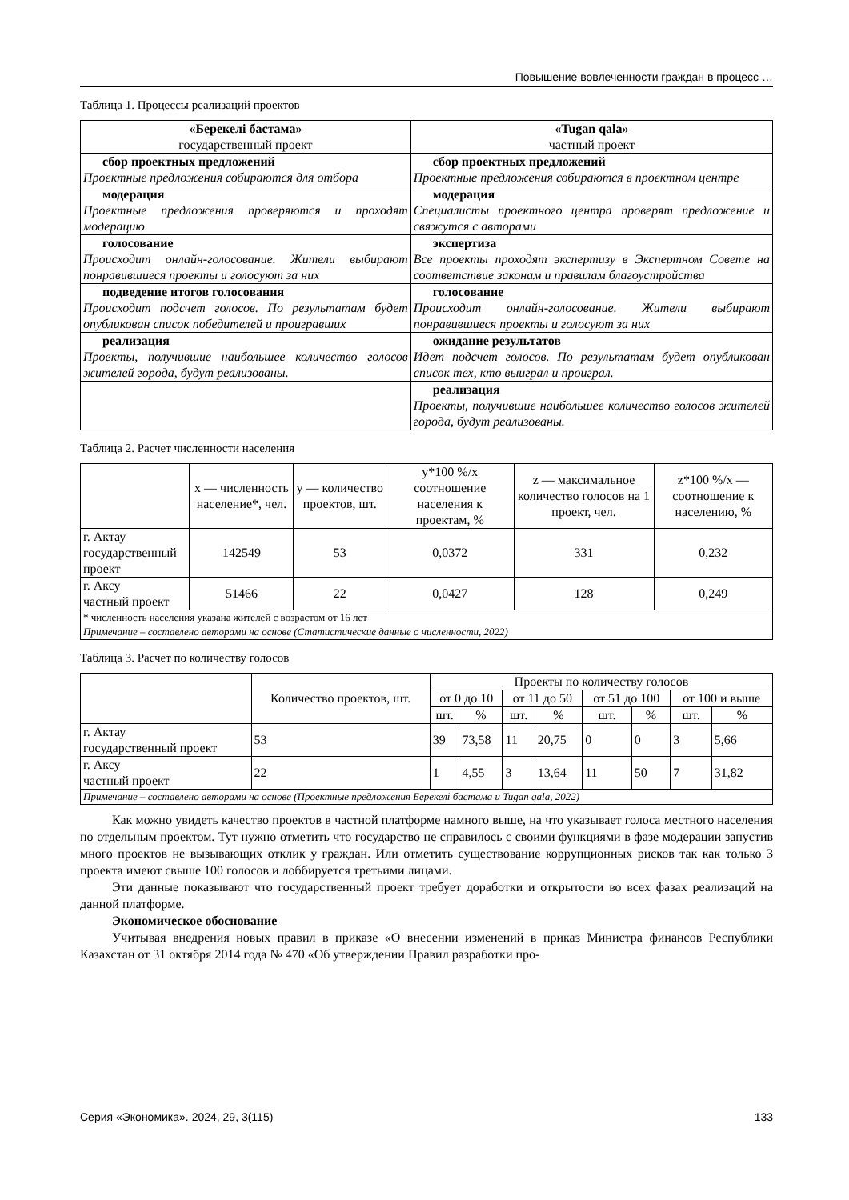Повышение вовлеченности граждан в процесс …
Таблица 1. Процессы реализаций проектов
| «Берекелі бастама» государственный проект | «Tugan qala» частный проект |
| --- | --- |
| сбор проектных предложений Проектные предложения собираются для отбора | сбор проектных предложений Проектные предложения собираются в проектном центре |
| модерация Проектные предложения проверяются и проходят модерацию | модерация Специалисты проектного центра проверят предложение и свяжутся с авторами |
| голосование Происходит онлайн-голосование. Жители выбирают понравившиеся проекты и голосуют за них | экспертиза Все проекты проходят экспертизу в Экспертном Совете на соответствие законам и правилам благоустройства |
| подведение итогов голосования Происходит подсчет голосов. По результатам будет опубликован список победителей и проигравших | голосование Происходит онлайн-голосование. Жители выбирают понравившиеся проекты и голосуют за них |
| реализация Проекты, получившие наибольшее количество голосов жителей города, будут реализованы. | ожидание результатов Идет подсчет голосов. По результатам будет опубликован список тех, кто выиграл и проиграл. |
| | реализация Проекты, получившие наибольшее количество голосов жителей города, будут реализованы. |
Таблица 2. Расчет численности населения
| | x — численность население*, чел. | y — количество проектов, шт. | y*100 %/x соотношение населения к проектам, % | z — максимальное количество голосов на 1 проект, чел. | z*100 %/x — соотношение к населению, % |
| --- | --- | --- | --- | --- | --- |
| г. Актау государственный проект | 142549 | 53 | 0,0372 | 331 | 0,232 |
| г. Аксу частный проект | 51466 | 22 | 0,0427 | 128 | 0,249 |
| * численность населения указана жителей с возрастом от 16 лет Примечание – составлено авторами на основе (Статистические данные о численности, 2022) | | | | | |
Таблица 3. Расчет по количеству голосов
| | Количество проектов, шт. | Проекты по количеству голосов | | | | | | | |
| --- | --- | --- | --- | --- | --- | --- | --- | --- | --- |
| | | от 0 до 10 | | от 11 до 50 | | от 51 до 100 | | от 100 и выше | |
| | | шт. | % | шт. | % | шт. | % | шт. | % |
| г. Актау государственный проект | 53 | 39 | 73,58 | 11 | 20,75 | 0 | 0 | 3 | 5,66 |
| г. Аксу частный проект | 22 | 1 | 4,55 | 3 | 13,64 | 11 | 50 | 7 | 31,82 |
| Примечание – составлено авторами на основе (Проектные предложения Берекелі бастама и Tugan qala, 2022) | | | | | | | | | |
Как можно увидеть качество проектов в частной платформе намного выше, на что указывает голоса местного населения по отдельным проектом. Тут нужно отметить что государство не справилось с своими функциями в фазе модерации запустив много проектов не вызывающих отклик у граждан. Или отметить существование коррупционных рисков так как только 3 проекта имеют свыше 100 голосов и лоббируется третьими лицами.
Эти данные показывают что государственный проект требует доработки и открытости во всех фазах реализаций на данной платформе.
Экономическое обоснование
Учитывая внедрения новых правил в приказе «О внесении изменений в приказ Министра финансов Республики Казахстан от 31 октября 2014 года № 470 «Об утверждении Правил разработки про-
Серия «Экономика». 2024, 29, 3(115) 133